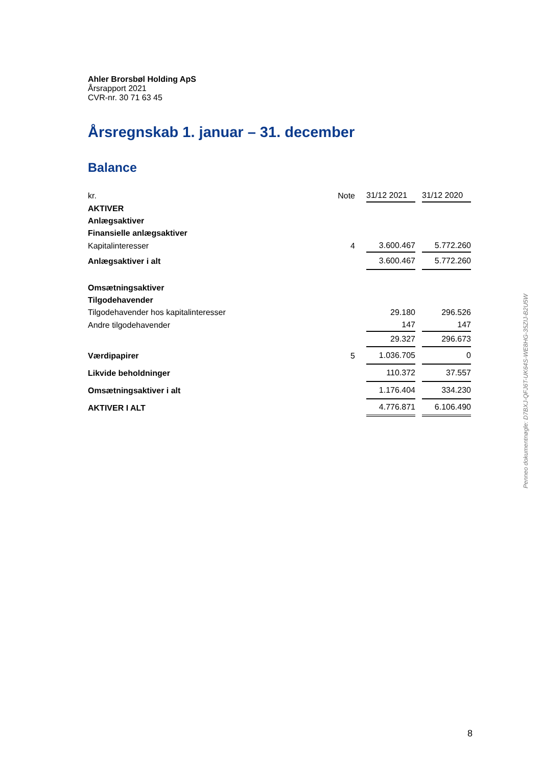Ahler Brorsbøl Holding ApS
Årsrapport 2021
CVR-nr. 30 71 63 45
Årsregnskab 1. januar – 31. december
Balance
| kr. | Note | 31/12 2021 | | 31/12 2020 |
| AKTIVER | | | | |
| Anlægsaktiver | | | | |
| Finansielle anlægsaktiver | | | | |
| Kapitalinteresser | 4 | 3.600.467 | | 5.772.260 |
| Anlægsaktiver i alt | | 3.600.467 | | 5.772.260 |
| Omsætningsaktiver | | | | |
| Tilgodehavender | | | | |
| Tilgodehavender hos kapitalinteresser | | 29.180 | | 296.526 |
| Andre tilgodehavender | | 147 | | 147 |
| | | 29.327 | | 296.673 |
| Værdipapirer | 5 | 1.036.705 | | 0 |
| Likvide beholdninger | | 110.372 | | 37.557 |
| Omsætningsaktiver i alt | | 1.176.404 | | 334.230 |
| AKTIVER I ALT | | 4.776.871 | | 6.106.490 |
Penneo dokumentnøgle: D7BXJ-QFJ6T-UK64S-WE8HG-35ZIJ-B2U5W
8